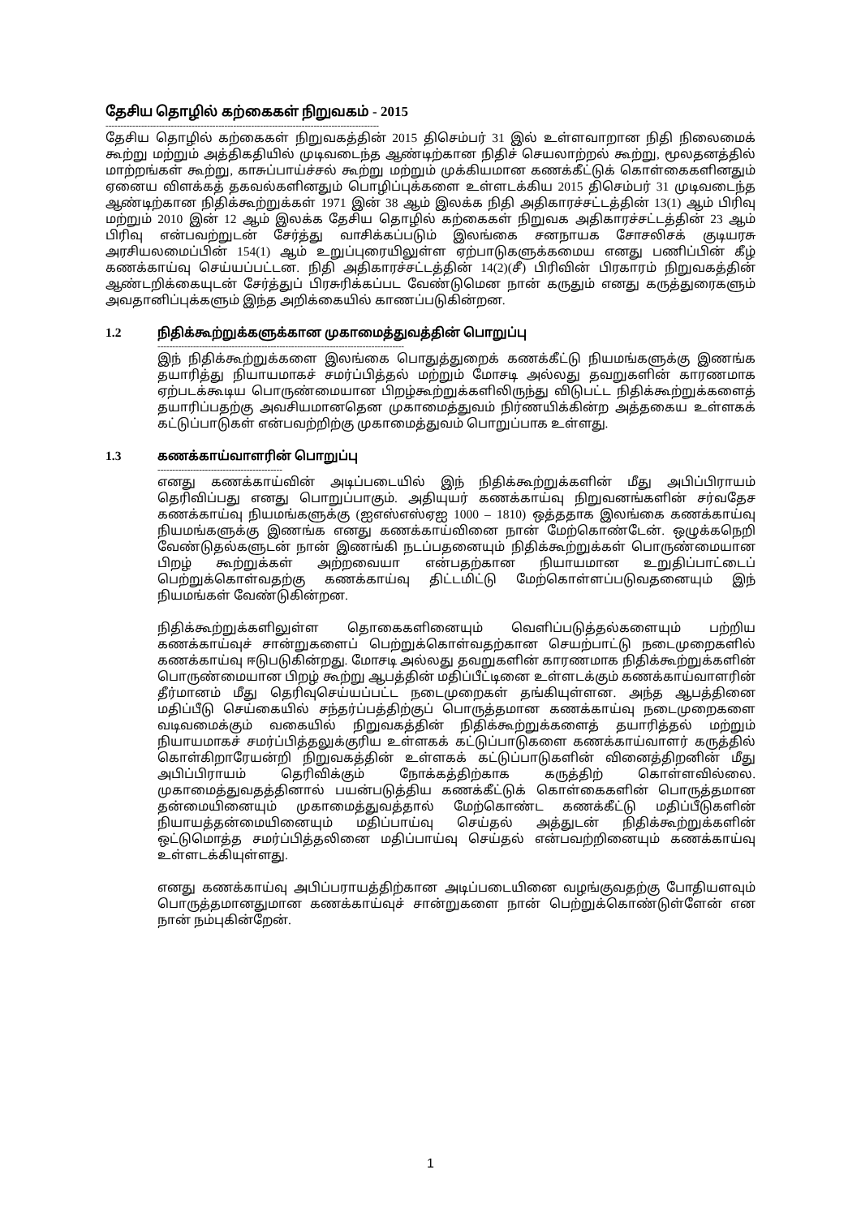தேசிய தொழில் கற்கைகள் நிறுவகம் - 2015
--------------------------------------------------------------------------------------------
தேசிய தொழில் கற்கைகள் நிறுவகத்தின் 2015 திசெம்பர் 31 இல் உள்ளவாறான நிதி நிலைமைக் கூற்று மற்றும் அத்திகதியில் முடிவடைந்த ஆண்டிற்கான நிதிச் செயலாற்றல் கூற்று, மூலதனத்தில் மாற்றங்கள் கூற்று, காசுப்பாய்ச்சல் கூற்று மற்றும் முக்கியமான கணக்கீட்டுக் கொள்கைகளினதும் ஏனைய விளக்கத் தகவல்களினதும் பொழிப்புக்களை உள்ளடக்கிய 2015 திசெம்பர் 31 முடிவடைந்த ஆண்டிற்கான நிதிக்கூற்றுக்கள் 1971 இன் 38 ஆம் இலக்க நிதி அதிகாரச்சட்டத்தின் 13(1) ஆம் பிரிவு மற்றும் 2010 இன் 12 ஆம் இலக்க தேசிய தொழில் கற்கைகள் நிறுவக அதிகாரச்சட்டத்தின் 23 ஆம் பிரிவு என்பவற்றுடன் சேர்த்து வாசிக்கப்படும் இலங்கை சனநாயக சோசலிசக் குடியரசு அரசியலமைப்பின் 154(1) ஆம் உறுப்புரையிலுள்ள ஏற்பாடுகளுக்கமைய எனது பணிப்பின் கீழ் கணக்காய்வு செய்யப்பட்டன. நிதி அதிகாரச்சட்டத்தின் 14(2)(சீ) பிரிவின் பிரகாரம் நிறுவகத்தின் ஆண்டறிக்கையுடன் சேர்த்துப் பிரசுரிக்கப்பட வேண்டுமென நான் கருதும் எனது கருத்துரைகளும் அவதானிப்புக்களும் இந்த அறிக்கையில் காணப்படுகின்றன.
1.2 நிதிக்கூற்றுக்களுக்கான முகாமைத்துவத்தின் பொறுப்பு
-----------------------------------------------------------------------------------
இந் நிதிக்கூற்றுக்களை இலங்கை பொதுத்துறைக் கணக்கீட்டு நியமங்களுக்கு இணங்க தயாரித்து நியாயமாகச் சமர்ப்பித்தல் மற்றும் மோசடி அல்லது தவறுகளின் காரணமாக ஏற்படக்கூடிய பொருண்மையான பிறழ்கூற்றுக்களிலிருந்து விடுபட்ட நிதிக்கூற்றுக்களைத் தயாரிப்பதற்கு அவசியமானதென முகாமைத்துவம் நிர்ணயிக்கின்ற அத்தகைய உள்ளகக் கட்டுப்பாடுகள் என்பவற்றிற்கு முகாமைத்துவம் பொறுப்பாக உள்ளது.
1.3 கணக்காய்வாளரின் பொறுப்பு
------------------------------------------
எனது கணக்காய்வின் அடிப்படையில் இந் நிதிக்கூற்றுக்களின் மீது அபிப்பிராயம் தெரிவிப்பது எனது பொறுப்பாகும். அதியுயர் கணக்காய்வு நிறுவனங்களின் சர்வதேச கணக்காய்வு நியமங்களுக்கு (ஐஎஸ்எஸ்ஏஐ 1000 – 1810) ஒத்ததாக இலங்கை கணக்காய்வு நியமங்களுக்கு இணங்க எனது கணக்காய்வினை நான் மேற்கொண்டேன். ஒழுக்கநெறி வேண்டுதல்களுடன் நான் இணங்கி நடப்பதனையும் நிதிக்கூற்றுக்கள் பொருண்மையான பிறழ் கூற்றுக்கள் அற்றவையா என்பதற்கான நியாயமான உறுதிப்பாட்டைப் பெற்றுக்கொள்வதற்கு கணக்காய்வு திட்டமிட்டு மேற்கொள்ளப்படுவதனையும் இந் நியமங்கள் வேண்டுகின்றன.
நிதிக்கூற்றுக்களிலுள்ள தொகைகளினையும் வெளிப்படுத்தல்களையும் பற்றிய கணக்காய்வுச் சான்றுகளைப் பெற்றுக்கொள்வதற்கான செயற்பாட்டு நடைமுறைகளில் கணக்காய்வு ஈடுபடுகின்றது. மோசடி அல்லது தவறுகளின் காரணமாக நிதிக்கூற்றுக்களின் பொருண்மையான பிறழ் கூற்று ஆபத்தின் மதிப்பீட்டினை உள்ளடக்கும் கணக்காய்வாளரின் தீர்மானம் மீது தெரிவுசெய்யப்பட்ட நடைமுறைகள் தங்கியுள்ளன. அந்த ஆபத்தினை மதிப்பீடு செய்கையில் சந்தர்ப்பத்திற்குப் பொருத்தமான கணக்காய்வு நடைமுறைகளை வடிவமைக்கும் வகையில் நிறுவகத்தின் நிதிக்கூற்றுக்களைத் தயாரித்தல் மற்றும் நியாயமாகச் சமர்ப்பித்தலுக்குரிய உள்ளகக் கட்டுப்பாடுகளை கணக்காய்வாளர் கருத்தில் கொள்கிறாரேயன்றி நிறுவகத்தின் உள்ளகக் கட்டுப்பாடுகளின் வினைத்திறனின் மீது அபிப்பிராயம் தெரிவிக்கும் நோக்கத்திற்காக கருத்திற் கொள்ளவில்லை. முகாமைத்துவதத்தினால் பயன்படுத்திய கணக்கீட்டுக் கொள்கைகளின் பொருத்தமான தன்மையினையும் முகாமைத்துவத்தால் மேற்கொண்ட கணக்கீட்டு மதிப்பீடுகளின் நியாயத்தன்மையினையும் மதிப்பாய்வு செய்தல் அத்துடன் நிதிக்கூற்றுக்களின் ஒட்டுமொத்த சமர்ப்பித்தலினை மதிப்பாய்வு செய்தல் என்பவற்றினையும் கணக்காய்வு உள்ளடக்கியுள்ளது.
எனது கணக்காய்வு அபிப்பராயத்திற்கான அடிப்படையினை வழங்குவதற்கு போதியளவும் பொருத்தமானதுமான கணக்காய்வுச் சான்றுகளை நான் பெற்றுக்கொண்டுள்ளேன் என நான் நம்புகின்றேன்.
1